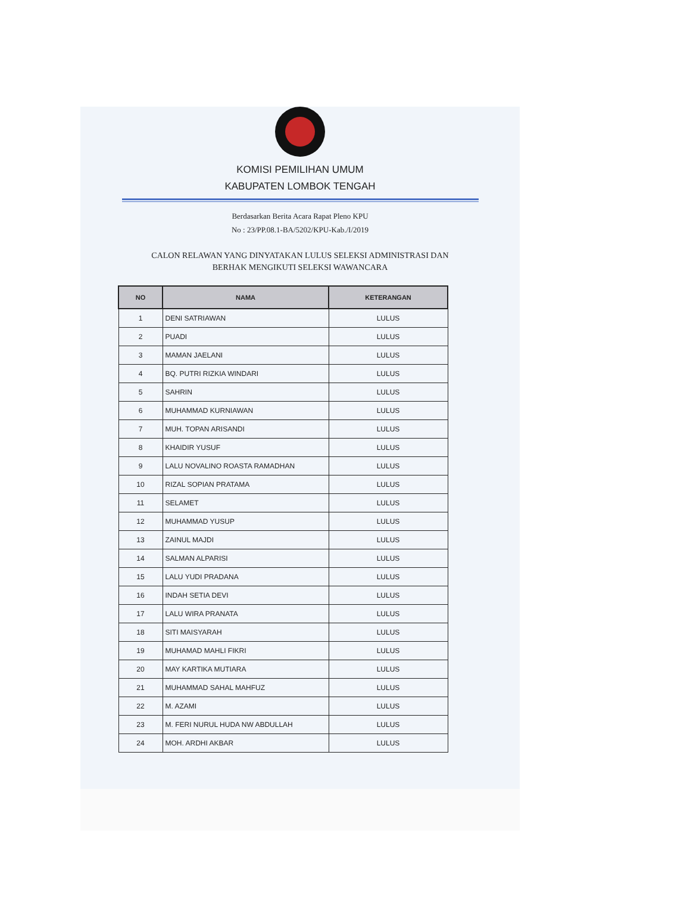KOMISI PEMILIHAN UMUM
KABUPATEN LOMBOK TENGAH
Berdasarkan Berita Acara Rapat Pleno KPU
No : 23/PP.08.1-BA/5202/KPU-Kab./I/2019
CALON RELAWAN YANG DINYATAKAN LULUS SELEKSI ADMINISTRASI DAN
BERHAK MENGIKUTI SELEKSI WAWANCARA
| NO | NAMA | KETERANGAN |
| --- | --- | --- |
| 1 | DENI SATRIAWAN | LULUS |
| 2 | PUADI | LULUS |
| 3 | MAMAN JAELANI | LULUS |
| 4 | BQ. PUTRI RIZKIA WINDARI | LULUS |
| 5 | SAHRIN | LULUS |
| 6 | MUHAMMAD KURNIAWAN | LULUS |
| 7 | MUH. TOPAN ARISANDI | LULUS |
| 8 | KHAIDIR YUSUF | LULUS |
| 9 | LALU NOVALINO ROASTA RAMADHAN | LULUS |
| 10 | RIZAL SOPIAN PRATAMA | LULUS |
| 11 | SELAMET | LULUS |
| 12 | MUHAMMAD YUSUP | LULUS |
| 13 | ZAINUL MAJDI | LULUS |
| 14 | SALMAN ALPARISI | LULUS |
| 15 | LALU YUDI PRADANA | LULUS |
| 16 | INDAH SETIA DEVI | LULUS |
| 17 | LALU WIRA PRANATA | LULUS |
| 18 | SITI MAISYARAH | LULUS |
| 19 | MUHAMAD MAHLI FIKRI | LULUS |
| 20 | MAY KARTIKA MUTIARA | LULUS |
| 21 | MUHAMMAD SAHAL MAHFUZ | LULUS |
| 22 | M. AZAMI | LULUS |
| 23 | M. FERI NURUL HUDA NW ABDULLAH | LULUS |
| 24 | MOH. ARDHI AKBAR | LULUS |